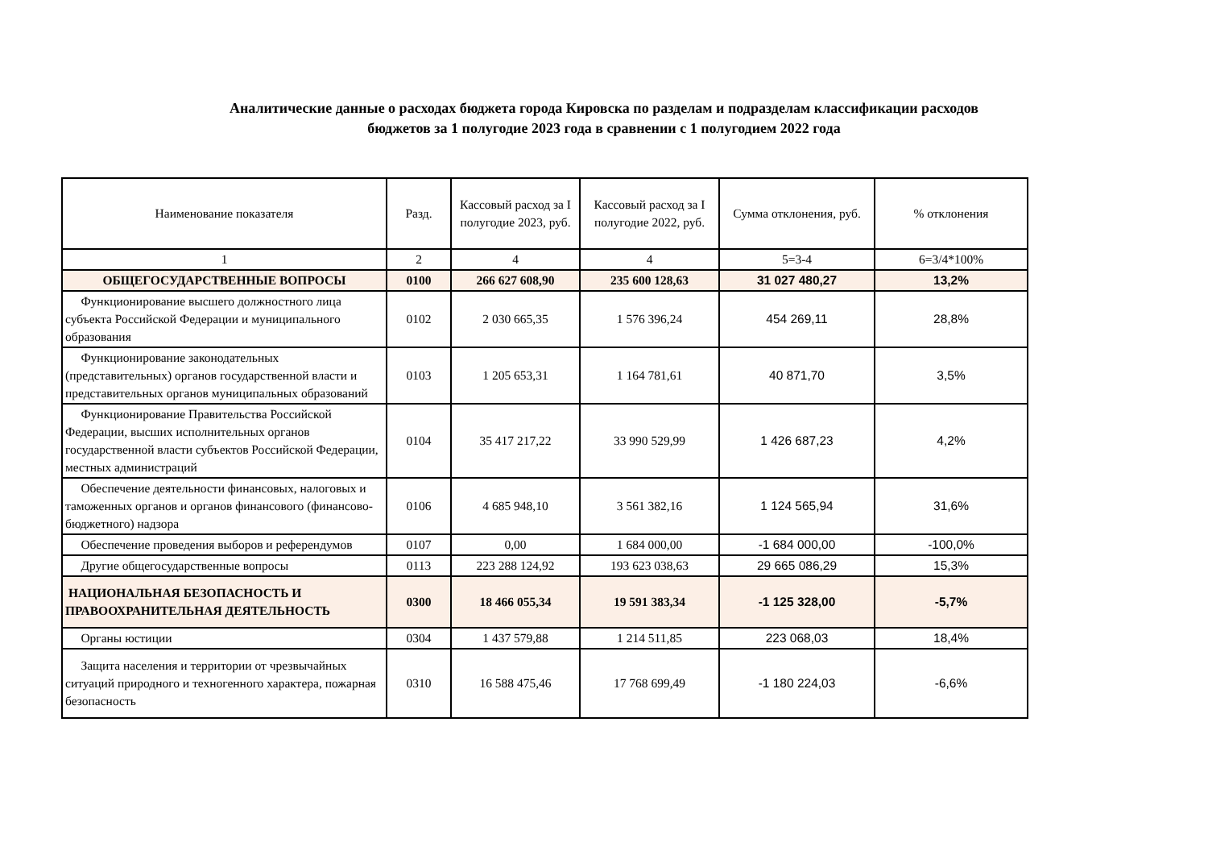Аналитические данные о расходах бюджета города Кировска по разделам и подразделам классификации расходов
бюджетов за 1 полугодие 2023 года в сравнении с 1 полугодием 2022 года
| Наименование показателя | Разд. | Кассовый расход за I полугодие 2023, руб. | Кассовый расход за I полугодие 2022, руб. | Сумма отклонения, руб. | % отклонения |
| --- | --- | --- | --- | --- | --- |
| 1 | 2 | 4 | 4 | 5=3-4 | 6=3/4*100% |
| ОБЩЕГОСУДАРСТВЕННЫЕ ВОПРОСЫ | 0100 | 266 627 608,90 | 235 600 128,63 | 31 027 480,27 | 13,2% |
| Функционирование высшего должностного лица субъекта Российской Федерации и муниципального образования | 0102 | 2 030 665,35 | 1 576 396,24 | 454 269,11 | 28,8% |
| Функционирование законодательных (представительных) органов государственной власти и представительных органов муниципальных образований | 0103 | 1 205 653,31 | 1 164 781,61 | 40 871,70 | 3,5% |
| Функционирование Правительства Российской Федерации, высших исполнительных органов государственной власти субъектов Российской Федерации, местных администраций | 0104 | 35 417 217,22 | 33 990 529,99 | 1 426 687,23 | 4,2% |
| Обеспечение деятельности финансовых, налоговых и таможенных органов и органов финансового (финансово-бюджетного) надзора | 0106 | 4 685 948,10 | 3 561 382,16 | 1 124 565,94 | 31,6% |
| Обеспечение проведения выборов и референдумов | 0107 | 0,00 | 1 684 000,00 | -1 684 000,00 | -100,0% |
| Другие общегосударственные вопросы | 0113 | 223 288 124,92 | 193 623 038,63 | 29 665 086,29 | 15,3% |
| НАЦИОНАЛЬНАЯ БЕЗОПАСНОСТЬ И ПРАВООХРАНИТЕЛЬНАЯ ДЕЯТЕЛЬНОСТЬ | 0300 | 18 466 055,34 | 19 591 383,34 | -1 125 328,00 | -5,7% |
| Органы юстиции | 0304 | 1 437 579,88 | 1 214 511,85 | 223 068,03 | 18,4% |
| Защита населения и территории от чрезвычайных ситуаций природного и техногенного характера, пожарная безопасность | 0310 | 16 588 475,46 | 17 768 699,49 | -1 180 224,03 | -6,6% |